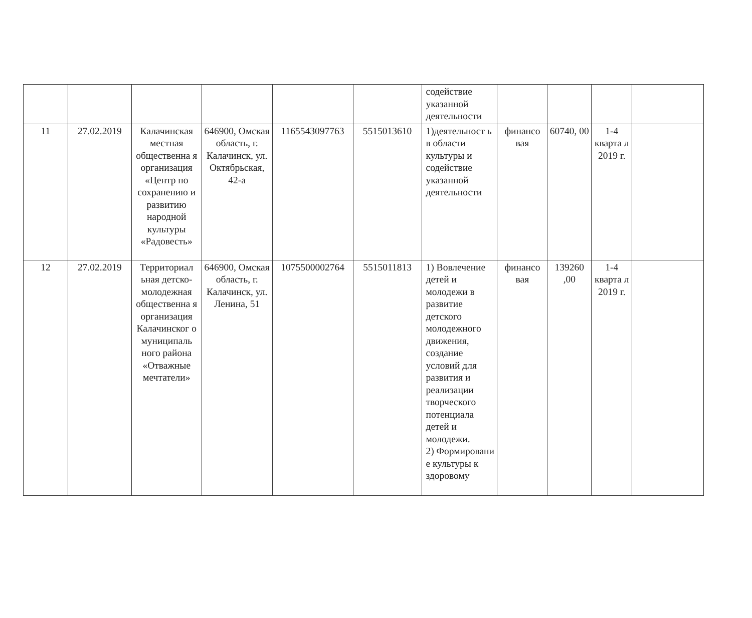| | | | | | | содействие указанной деятельности | | | | |
| 11 | 27.02.2019 | Калачинская местная общественна я организация «Центр по сохранению и развитию народной культуры «Радовесть» | 646900, Омская область, г. Калачинск, ул. Октябрьская, 42-а | 1165543097763 | 5515013610 | 1)деятельност ь в области культуры и содействие указанной деятельности | финансо вая | 60740, 00 | 1-4 кварта л 2019 г. | |
| 12 | 27.02.2019 | Территориал ьная детско-молодежная общественна я организация Калачинског о муниципаль ного района «Отважные мечтатели» | 646900, Омская область, г. Калачинск, ул. Ленина, 51 | 1075500002764 | 5515011813 | 1) Вовлечение детей и молодежи в развитие детского молодежного движения, создание условий для развития и реализации творческого потенциала детей и молодежи. 2) Формировани е культуры к здоровому | финансо вая | 139260 ,00 | 1-4 кварта л 2019 г. | |